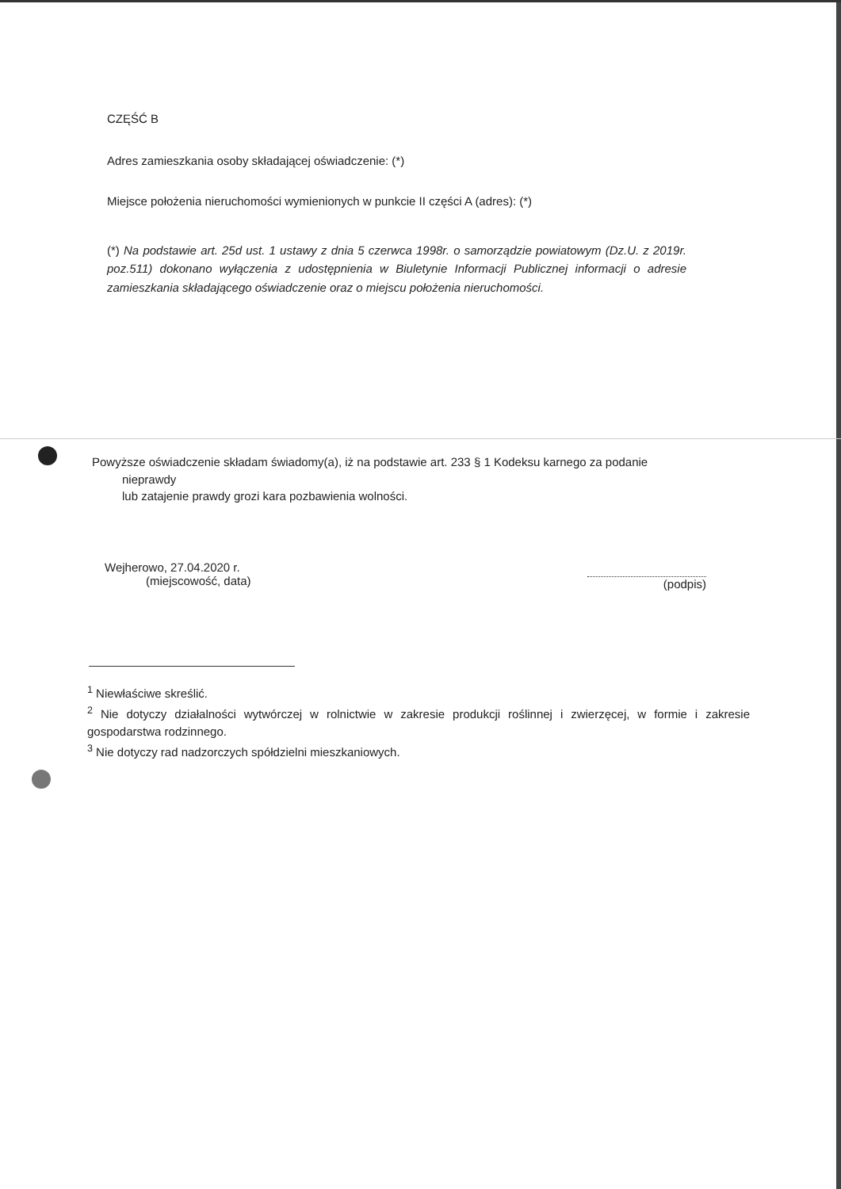CZĘŚĆ B
Adres zamieszkania osoby składającej oświadczenie: (*)
Miejsce położenia nieruchomości wymienionych w punkcie II części A (adres): (*)
(*) Na podstawie art. 25d ust. 1 ustawy z dnia 5 czerwca 1998r. o samorządzie powiatowym (Dz.U. z 2019r. poz.511) dokonano wyłączenia z udostępnienia w Biuletynie Informacji Publicznej informacji o adresie zamieszkania składającego oświadczenie oraz o miejscu położenia nieruchomości.
Powyższe oświadczenie składam świadomy(a), iż na podstawie art. 233 § 1 Kodeksu karnego za podanie
nieprawdy
lub zatajenie prawdy grozi kara pozbawienia wolności.
Wejherowo, 27.04.2020 r.
(miejscowość, data)
(podpis)
<sup>1</sup> Niewłaściwe skreślić.
<sup>2</sup> Nie dotyczy działalności wytwórczej w rolnictwie w zakresie produkcji roślinnej i zwierzęcej, w formie i zakresie gospodarstwa rodzinnego.
<sup>3</sup> Nie dotyczy rad nadzorczych spółdzielni mieszkaniowych.